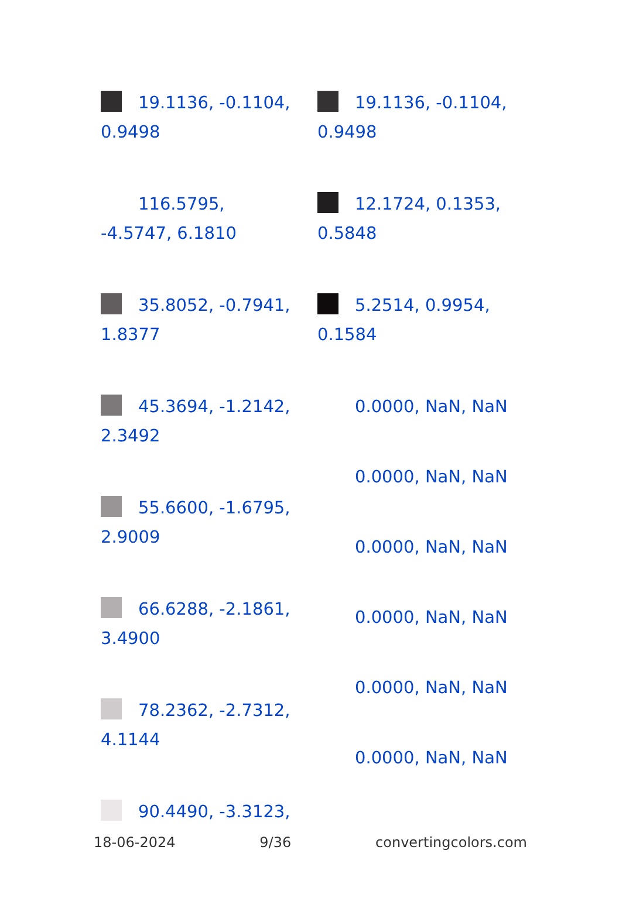19.1136, -0.1104, 0.9498
116.5795, -4.5747, 6.1810
35.8052, -0.7941, 1.8377
45.3694, -1.2142, 2.3492
55.6600, -1.6795, 2.9009
66.6288, -2.1861, 3.4900
78.2362, -2.7312, 4.1144
90.4490, -3.3123,
19.1136, -0.1104, 0.9498
12.1724, 0.1353, 0.5848
5.2514, 0.9954, 0.1584
0.0000, NaN, NaN
0.0000, NaN, NaN
0.0000, NaN, NaN
0.0000, NaN, NaN
0.0000, NaN, NaN
0.0000, NaN, NaN
18-06-2024 9/36 convertingcolors.com